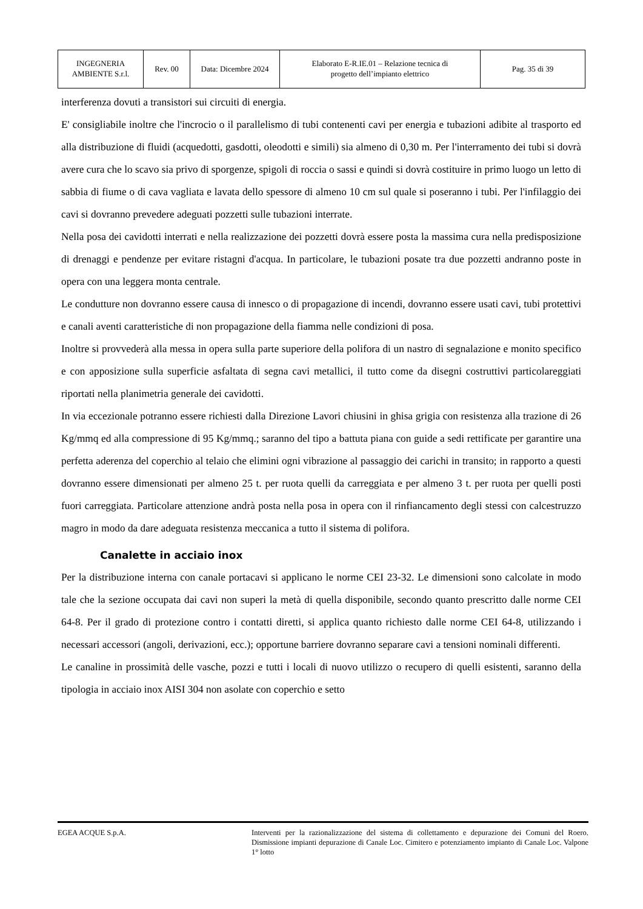| INGEGNERIA AMBIENTE S.r.l. | Rev. 00 | Data: Dicembre 2024 | Elaborato E-R.IE.01 – Relazione tecnica di progetto dell’impianto elettrico | Pag. 35 di 39 |
interferenza dovuti a transistori sui circuiti di energia.
E' consigliabile inoltre che l'incrocio o il parallelismo di tubi contenenti cavi per energia e tubazioni adibite al trasporto ed alla distribuzione di fluidi (acquedotti, gasdotti, oleodotti e simili) sia almeno di 0,30 m. Per l'interramento dei tubi si dovrà avere cura che lo scavo sia privo di sporgenze, spigoli di roccia o sassi e quindi si dovrà costituire in primo luogo un letto di sabbia di fiume o di cava vagliata e lavata dello spessore di almeno 10 cm sul quale si poseranno i tubi. Per l'infilaggio dei cavi si dovranno prevedere adeguati pozzetti sulle tubazioni interrate.
Nella posa dei cavidotti interrati e nella realizzazione dei pozzetti dovrà essere posta la massima cura nella predisposizione di drenaggi e pendenze per evitare ristagni d'acqua. In particolare, le tubazioni posate tra due pozzetti andranno poste in opera con una leggera monta centrale.
Le condutture non dovranno essere causa di innesco o di propagazione di incendi, dovranno essere usati cavi, tubi protettivi e canali aventi caratteristiche di non propagazione della fiamma nelle condizioni di posa.
Inoltre si provvederà alla messa in opera sulla parte superiore della polifora di un nastro di segnalazione e monito specifico e con apposizione sulla superficie asfaltata di segna cavi metallici, il tutto come da disegni costruttivi particolareggiati riportati nella planimetria generale dei cavidotti.
In via eccezionale potranno essere richiesti dalla Direzione Lavori chiusini in ghisa grigia con resistenza alla trazione di 26 Kg/mmq ed alla compressione di 95 Kg/mmq.; saranno del tipo a battuta piana con guide a sedi rettificate per garantire una perfetta aderenza del coperchio al telaio che elimini ogni vibrazione al passaggio dei carichi in transito; in rapporto a questi dovranno essere dimensionati per almeno 25 t. per ruota quelli da carreggiata e per almeno 3 t. per ruota per quelli posti fuori carreggiata. Particolare attenzione andrà posta nella posa in opera con il rinfiancamento degli stessi con calcestruzzo magro in modo da dare adeguata resistenza meccanica a tutto il sistema di polifora.
Canalette in acciaio inox
Per la distribuzione interna con canale portacavi si applicano le norme CEI 23-32. Le dimensioni sono calcolate in modo tale che la sezione occupata dai cavi non superi la metà di quella disponibile, secondo quanto prescritto dalle norme CEI 64-8. Per il grado di protezione contro i contatti diretti, si applica quanto richiesto dalle norme CEI 64-8, utilizzando i necessari accessori (angoli, derivazioni, ecc.); opportune barriere dovranno separare cavi a tensioni nominali differenti.
Le canaline in prossimità delle vasche, pozzi e tutti i locali di nuovo utilizzo o recupero di quelli esistenti, saranno della tipologia in acciaio inox AISI 304 non asolate con coperchio e setto
EGEA ACQUE S.p.A. Interventi per la razionalizzazione del sistema di collettamento e depurazione dei Comuni del Roero. Dismissione impianti depurazione di Canale Loc. Cimitero e potenziamento impianto di Canale Loc. Valpone 1° lotto